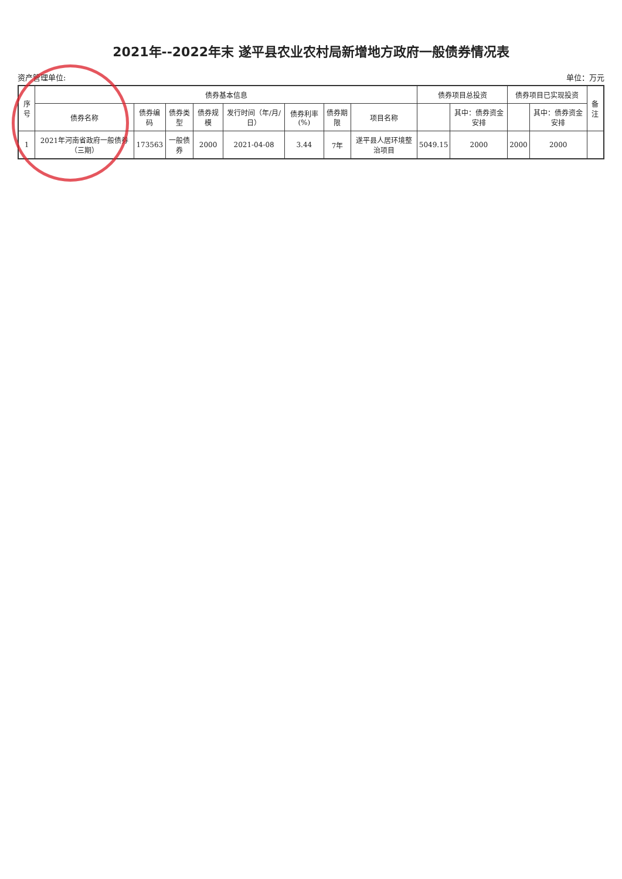2021年--2022年末 遂平县农业农村局新增地方政府一般债券情况表
资产管理单位: 单位：万元
| 序号 | 债券基本信息 | | | | | | | | 债券项目总投资 | | 债券项目已实现投资 | | 备注 |
| --- | --- | --- | --- | --- | --- | --- | --- | --- | --- | --- | --- | --- | --- |
| | 债券名称 | 债券编码 | 债券类型 | 债券规模 | 发行时间（年/月/日） | 债券利率(%) | 债券期限 | 项目名称 | | 其中：债券资金安排 | | 其中：债券资金安排 | |
| 1 | 2021年河南省政府一般债券（三期） | 173563 | 一般债券 | 2000 | 2021-04-08 | 3.44 | 7年 | 遂平县人居环境整治项目 | 5049.15 | 2000 | 2000 | 2000 | |